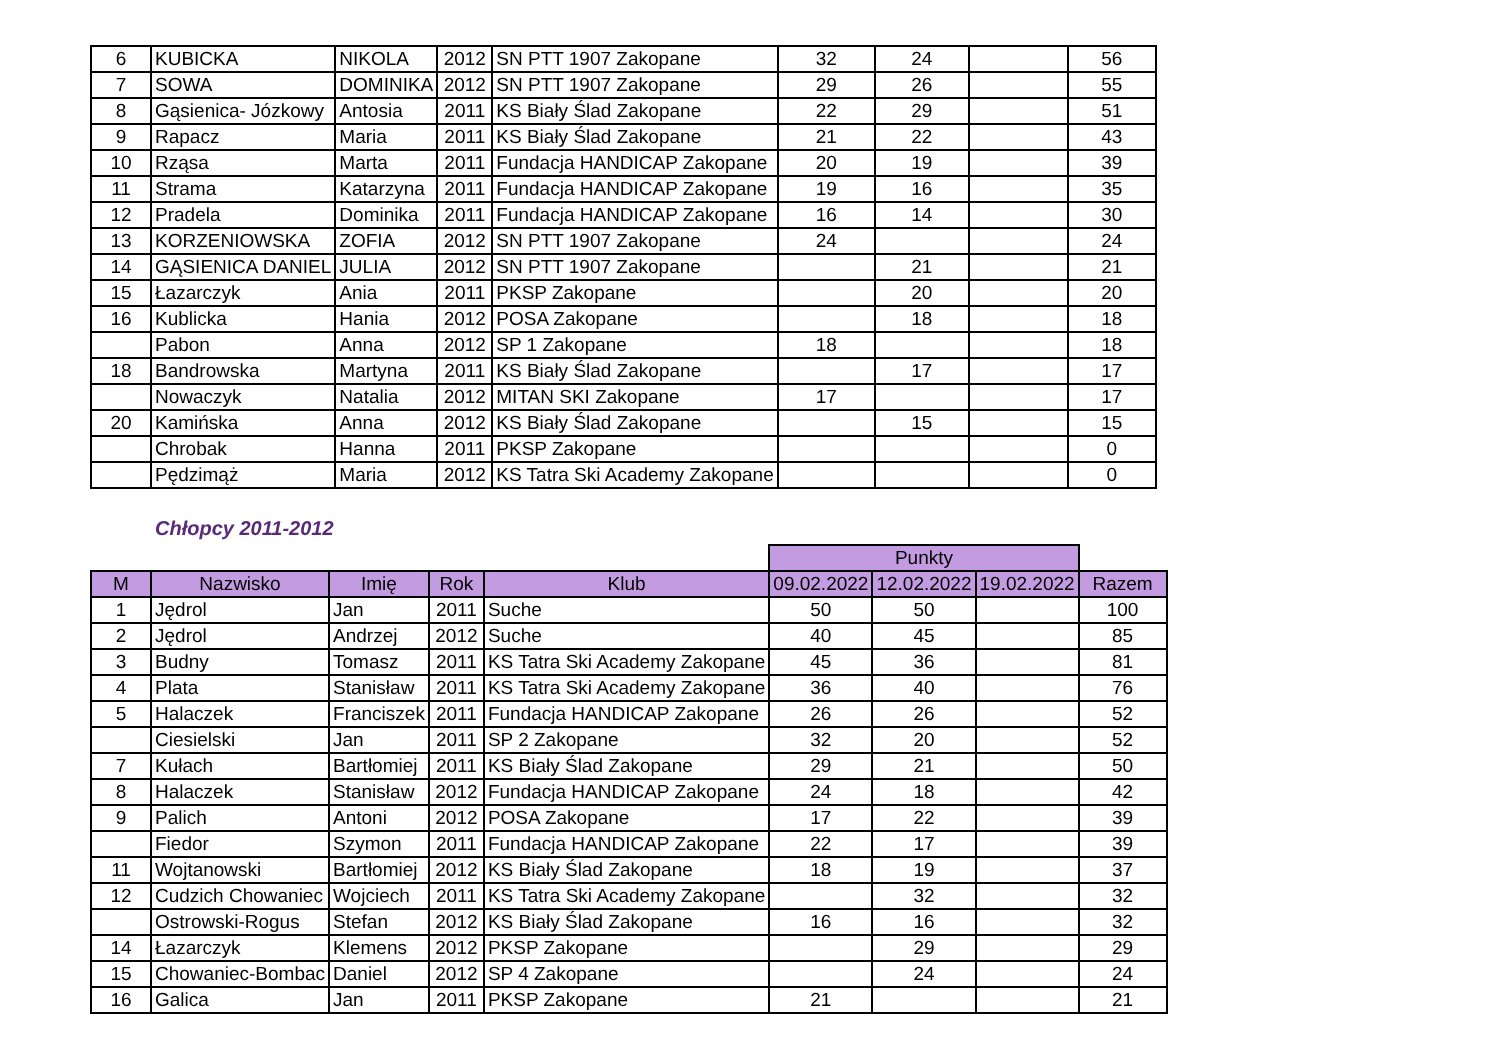| 6 | KUBICKA | NIKOLA | 2012 | SN PTT 1907 Zakopane | 32 | 24 | | 56 |
| 7 | SOWA | DOMINIKA | 2012 | SN PTT 1907 Zakopane | 29 | 26 | | 55 |
| 8 | Gąsienica- Józkowy | Antosia | 2011 | KS Biały Ślad Zakopane | 22 | 29 | | 51 |
| 9 | Rapacz | Maria | 2011 | KS Biały Ślad Zakopane | 21 | 22 | | 43 |
| 10 | Rząsa | Marta | 2011 | Fundacja HANDICAP Zakopane | 20 | 19 | | 39 |
| 11 | Strama | Katarzyna | 2011 | Fundacja HANDICAP Zakopane | 19 | 16 | | 35 |
| 12 | Pradela | Dominika | 2011 | Fundacja HANDICAP Zakopane | 16 | 14 | | 30 |
| 13 | KORZENIOWSKA | ZOFIA | 2012 | SN PTT 1907 Zakopane | 24 | | | 24 |
| 14 | GĄSIENICA DANIEL | JULIA | 2012 | SN PTT 1907 Zakopane | | 21 | | 21 |
| 15 | Łazarczyk | Ania | 2011 | PKSP Zakopane | | 20 | | 20 |
| 16 | Kublicka | Hania | 2012 | POSA Zakopane | | 18 | | 18 |
| | Pabon | Anna | 2012 | SP 1 Zakopane | 18 | | | 18 |
| 18 | Bandrowska | Martyna | 2011 | KS Biały Ślad Zakopane | | 17 | | 17 |
| | Nowaczyk | Natalia | 2012 | MITAN SKI Zakopane | 17 | | | 17 |
| 20 | Kamińska | Anna | 2012 | KS Biały Ślad Zakopane | | 15 | | 15 |
| | Chrobak | Hanna | 2011 | PKSP Zakopane | | | | 0 |
| | Pędzimąż | Maria | 2012 | KS Tatra Ski Academy Zakopane | | | | 0 |
Chłopcy 2011-2012
| | | | | | Punkty | | | |
| M | Nazwisko | Imię | Rok | Klub | 09.02.2022 | 12.02.2022 | 19.02.2022 | Razem |
| 1 | Jędrol | Jan | 2011 | Suche | 50 | 50 | | 100 |
| 2 | Jędrol | Andrzej | 2012 | Suche | 40 | 45 | | 85 |
| 3 | Budny | Tomasz | 2011 | KS Tatra Ski Academy Zakopane | 45 | 36 | | 81 |
| 4 | Plata | Stanisław | 2011 | KS Tatra Ski Academy Zakopane | 36 | 40 | | 76 |
| 5 | Halaczek | Franciszek | 2011 | Fundacja HANDICAP Zakopane | 26 | 26 | | 52 |
| | Ciesielski | Jan | 2011 | SP 2 Zakopane | 32 | 20 | | 52 |
| 7 | Kułach | Bartłomiej | 2011 | KS Biały Ślad Zakopane | 29 | 21 | | 50 |
| 8 | Halaczek | Stanisław | 2012 | Fundacja HANDICAP Zakopane | 24 | 18 | | 42 |
| 9 | Palich | Antoni | 2012 | POSA Zakopane | 17 | 22 | | 39 |
| | Fiedor | Szymon | 2011 | Fundacja HANDICAP Zakopane | 22 | 17 | | 39 |
| 11 | Wojtanowski | Bartłomiej | 2012 | KS Biały Ślad Zakopane | 18 | 19 | | 37 |
| 12 | Cudzich Chowaniec | Wojciech | 2011 | KS Tatra Ski Academy Zakopane | | 32 | | 32 |
| | Ostrowski-Rogus | Stefan | 2012 | KS Biały Ślad Zakopane | 16 | 16 | | 32 |
| 14 | Łazarczyk | Klemens | 2012 | PKSP Zakopane | | 29 | | 29 |
| 15 | Chowaniec-Bombac | Daniel | 2012 | SP 4 Zakopane | | 24 | | 24 |
| 16 | Galica | Jan | 2011 | PKSP Zakopane | 21 | | | 21 |